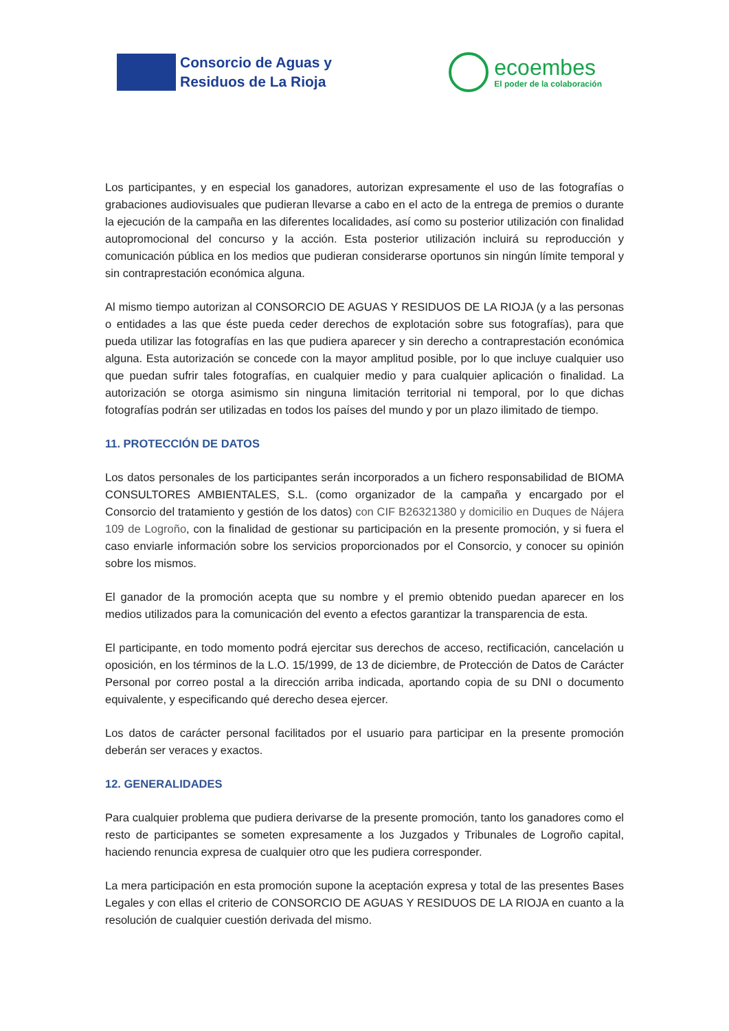Consorcio de Aguas y
Residuos de La Rioja
ecoembes
El poder de la colaboración
Los participantes, y en especial los ganadores, autorizan expresamente el uso de las fotografías o grabaciones audiovisuales que pudieran llevarse a cabo en el acto de la entrega de premios o durante la ejecución de la campaña en las diferentes localidades, así como su posterior utilización con finalidad autopromocional del concurso y la acción. Esta posterior utilización incluirá su reproducción y comunicación pública en los medios que pudieran considerarse oportunos sin ningún límite temporal y sin contraprestación económica alguna.
Al mismo tiempo autorizan al CONSORCIO DE AGUAS Y RESIDUOS DE LA RIOJA (y a las personas o entidades a las que éste pueda ceder derechos de explotación sobre sus fotografías), para que pueda utilizar las fotografías en las que pudiera aparecer y sin derecho a contraprestación económica alguna. Esta autorización se concede con la mayor amplitud posible, por lo que incluye cualquier uso que puedan sufrir tales fotografías, en cualquier medio y para cualquier aplicación o finalidad. La autorización se otorga asimismo sin ninguna limitación territorial ni temporal, por lo que dichas fotografías podrán ser utilizadas en todos los países del mundo y por un plazo ilimitado de tiempo.
11. PROTECCIÓN DE DATOS
Los datos personales de los participantes serán incorporados a un fichero responsabilidad de BIOMA CONSULTORES AMBIENTALES, S.L. (como organizador de la campaña y encargado por el Consorcio del tratamiento y gestión de los datos) con CIF B26321380 y domicilio en Duques de Nájera 109 de Logroño, con la finalidad de gestionar su participación en la presente promoción, y si fuera el caso enviarle información sobre los servicios proporcionados por el Consorcio, y conocer su opinión sobre los mismos.
El ganador de la promoción acepta que su nombre y el premio obtenido puedan aparecer en los medios utilizados para la comunicación del evento a efectos garantizar la transparencia de esta.
El participante, en todo momento podrá ejercitar sus derechos de acceso, rectificación, cancelación u oposición, en los términos de la L.O. 15/1999, de 13 de diciembre, de Protección de Datos de Carácter Personal por correo postal a la dirección arriba indicada, aportando copia de su DNI o documento equivalente, y especificando qué derecho desea ejercer.
Los datos de carácter personal facilitados por el usuario para participar en la presente promoción deberán ser veraces y exactos.
12. GENERALIDADES
Para cualquier problema que pudiera derivarse de la presente promoción, tanto los ganadores como el resto de participantes se someten expresamente a los Juzgados y Tribunales de Logroño capital, haciendo renuncia expresa de cualquier otro que les pudiera corresponder.
La mera participación en esta promoción supone la aceptación expresa y total de las presentes Bases Legales y con ellas el criterio de CONSORCIO DE AGUAS Y RESIDUOS DE LA RIOJA en cuanto a la resolución de cualquier cuestión derivada del mismo.